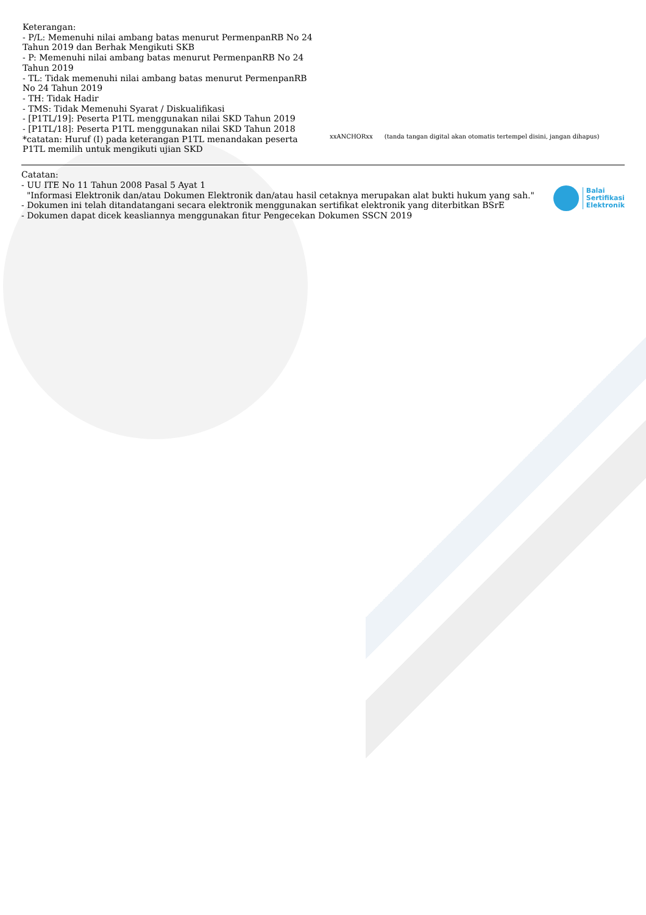Keterangan:
- P/L: Memenuhi nilai ambang batas menurut PermenpanRB No 24 Tahun 2019 dan Berhak Mengikuti SKB
- P: Memenuhi nilai ambang batas menurut PermenpanRB No 24 Tahun 2019
- TL: Tidak memenuhi nilai ambang batas menurut PermenpanRB No 24 Tahun 2019
- TH: Tidak Hadir
- TMS: Tidak Memenuhi Syarat / Diskualifikasi
- [P1TL/19]: Peserta P1TL menggunakan nilai SKD Tahun 2019
- [P1TL/18]: Peserta P1TL menggunakan nilai SKD Tahun 2018
*catatan: Huruf (I) pada keterangan P1TL menandakan peserta P1TL memilih untuk mengikuti ujian SKD
xxANCHORxx (tanda tangan digital akan otomatis tertempel disini, jangan dihapus)
Catatan:
- UU ITE No 11 Tahun 2008 Pasal 5 Ayat 1
"Informasi Elektronik dan/atau Dokumen Elektronik dan/atau hasil cetaknya merupakan alat bukti hukum yang sah."
- Dokumen ini telah ditandatangani secara elektronik menggunakan sertifikat elektronik yang diterbitkan BSrE
- Dokumen dapat dicek keasliannya menggunakan fitur Pengecekan Dokumen SSCN 2019
Balai
Sertifikasi
Elektronik